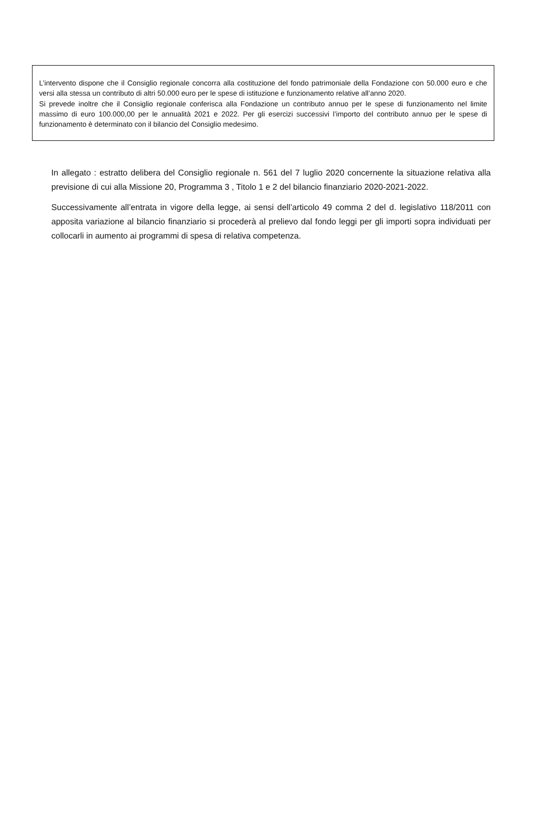L’intervento dispone che il Consiglio regionale concorra alla costituzione del fondo patrimoniale della Fondazione con 50.000 euro e che versi alla stessa un contributo di altri 50.000 euro per le spese di istituzione e funzionamento relative all’anno 2020.
Si prevede inoltre che il Consiglio regionale conferisca alla Fondazione un contributo annuo per le spese di funzionamento nel limite massimo di euro 100.000,00 per le annualità 2021 e 2022. Per gli esercizi successivi l’importo del contributo annuo per le spese di funzionamento è determinato con il bilancio del Consiglio medesimo.
In allegato : estratto delibera del Consiglio regionale n. 561 del 7 luglio 2020 concernente la situazione relativa alla previsione di cui alla Missione 20, Programma 3 , Titolo 1 e 2 del bilancio finanziario 2020-2021-2022.
Successivamente all’entrata in vigore della legge, ai sensi dell’articolo 49 comma 2 del d. legislativo 118/2011 con apposita variazione al bilancio finanziario si procederà al prelievo dal fondo leggi per gli importi sopra individuati per collocarli in aumento ai programmi di spesa di relativa competenza.